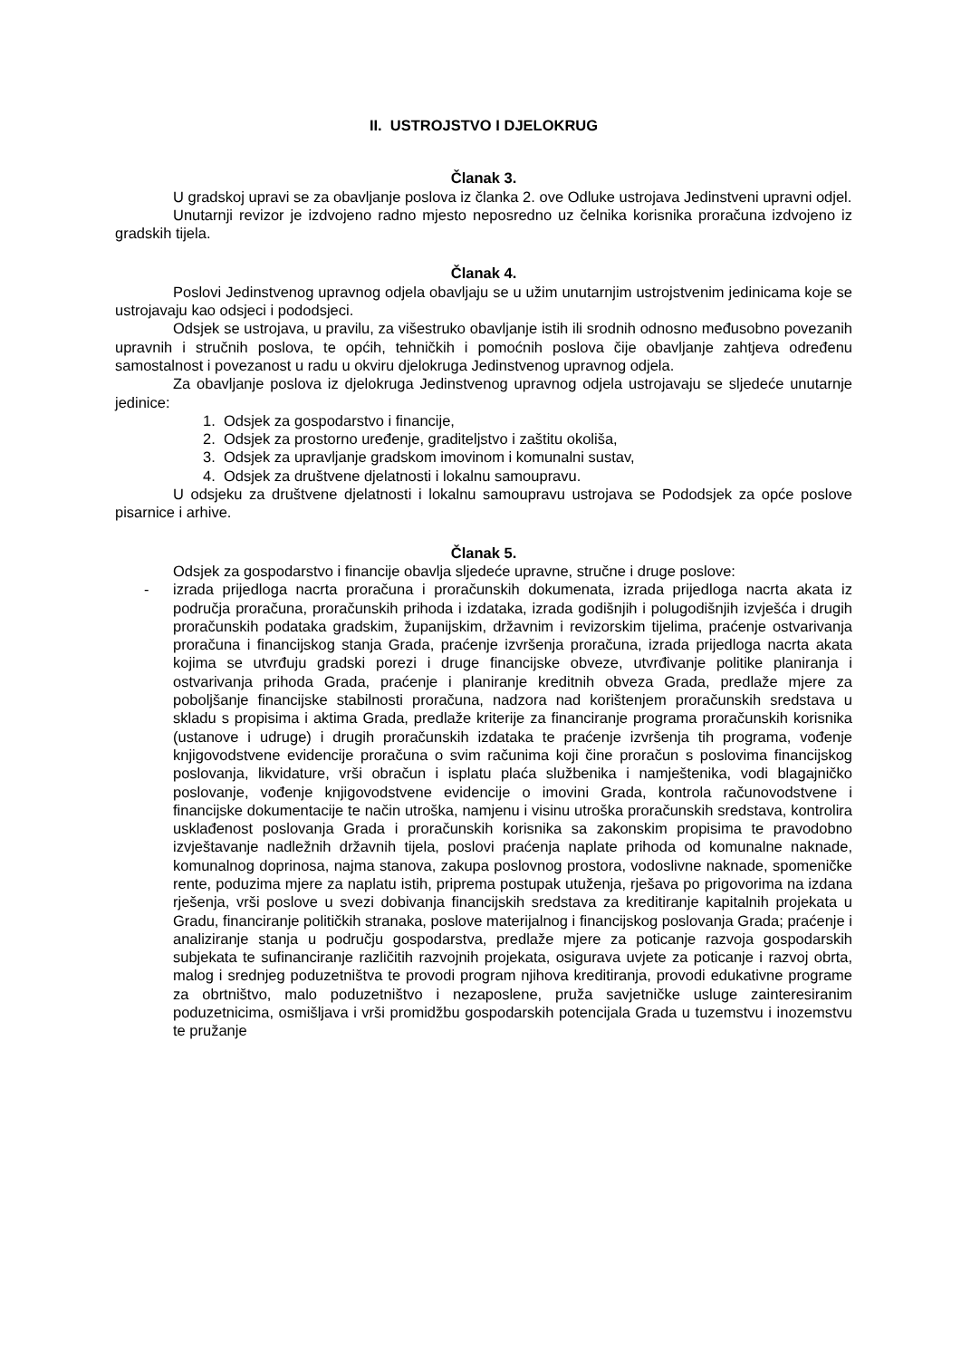II. USTROJSTVO I DJELOKRUG
Članak 3.
U gradskoj upravi se za obavljanje poslova iz članka 2. ove Odluke ustrojava Jedinstveni upravni odjel.
Unutarnji revizor je izdvojeno radno mjesto neposredno uz čelnika korisnika proračuna izdvojeno iz gradskih tijela.
Članak 4.
Poslovi Jedinstvenog upravnog odjela obavljaju se u užim unutarnjim ustrojstvenim jedinicama koje se ustrojavaju kao odsjeci i pododsjeci.
Odsjek se ustrojava, u pravilu, za višestruko obavljanje istih ili srodnih odnosno međusobno povezanih upravnih i stručnih poslova, te općih, tehničkih i pomoćnih poslova čije obavljanje zahtjeva određenu samostalnost i povezanost u radu u okviru djelokruga Jedinstvenog upravnog odjela.
Za obavljanje poslova iz djelokruga Jedinstvenog upravnog odjela ustrojavaju se sljedeće unutarnje jedinice:
1. Odsjek za gospodarstvo i financije,
2. Odsjek za prostorno uređenje, graditeljstvo i zaštitu okoliša,
3. Odsjek za upravljanje gradskom imovinom i komunalni sustav,
4. Odsjek za društvene djelatnosti i lokalnu samoupravu.
U odsjeku za društvene djelatnosti i lokalnu samoupravu ustrojava se Pododsjek za opće poslove pisarnice i arhive.
Članak 5.
Odsjek za gospodarstvo i financije obavlja sljedeće upravne, stručne i druge poslove:
- izrada prijedloga nacrta proračuna i proračunskih dokumenata, izrada prijedloga nacrta akata iz područja proračuna, proračunskih prihoda i izdataka, izrada godišnjih i polugodišnjih izvješća i drugih proračunskih podataka gradskim, županijskim, državnim i revizorskim tijelima, praćenje ostvarivanja proračuna i financijskog stanja Grada, praćenje izvršenja proračuna, izrada prijedloga nacrta akata kojima se utvrđuju gradski porezi i druge financijske obveze, utvrđivanje politike planiranja i ostvarivanja prihoda Grada, praćenje i planiranje kreditnih obveza Grada, predlaže mjere za poboljšanje financijske stabilnosti proračuna, nadzora nad korištenjem proračunskih sredstava u skladu s propisima i aktima Grada, predlaže kriterije za financiranje programa proračunskih korisnika (ustanove i udruge) i drugih proračunskih izdataka te praćenje izvršenja tih programa, vođenje knjigovodstvene evidencije proračuna o svim računima koji čine proračun s poslovima financijskog poslovanja, likvidature, vrši obračun i isplatu plaća službenika i namještenika, vodi blagajničko poslovanje, vođenje knjigovodstvene evidencije o imovini Grada, kontrola računovodstvene i financijske dokumentacije te način utroška, namjenu i visinu utroška proračunskih sredstava, kontrolira usklađenost poslovanja Grada i proračunskih korisnika sa zakonskim propisima te pravodobno izvještavanje nadležnih državnih tijela, poslovi praćenja naplate prihoda od komunalne naknade, komunalnog doprinosa, najma stanova, zakupa poslovnog prostora, vodoslivne naknade, spomeničke rente, poduzima mjere za naplatu istih, priprema postupak utuženja, rješava po prigovorima na izdana rješenja, vrši poslove u svezi dobivanja financijskih sredstava za kreditiranje kapitalnih projekata u Gradu, financiranje političkih stranaka, poslove materijalnog i financijskog poslovanja Grada; praćenje i analiziranje stanja u području gospodarstva, predlaže mjere za poticanje razvoja gospodarskih subjekata te sufinanciranje različitih razvojnih projekata, osigurava uvjete za poticanje i razvoj obrta, malog i srednjeg poduzetništva te provodi program njihova kreditiranja, provodi edukativne programe za obrtništvo, malo poduzetništvo i nezaposlene, pruža savjetničke usluge zainteresiranim poduzetnicima, osmišljava i vrši promidžbu gospodarskih potencijala Grada u tuzemstvu i inozemstvu te pružanje